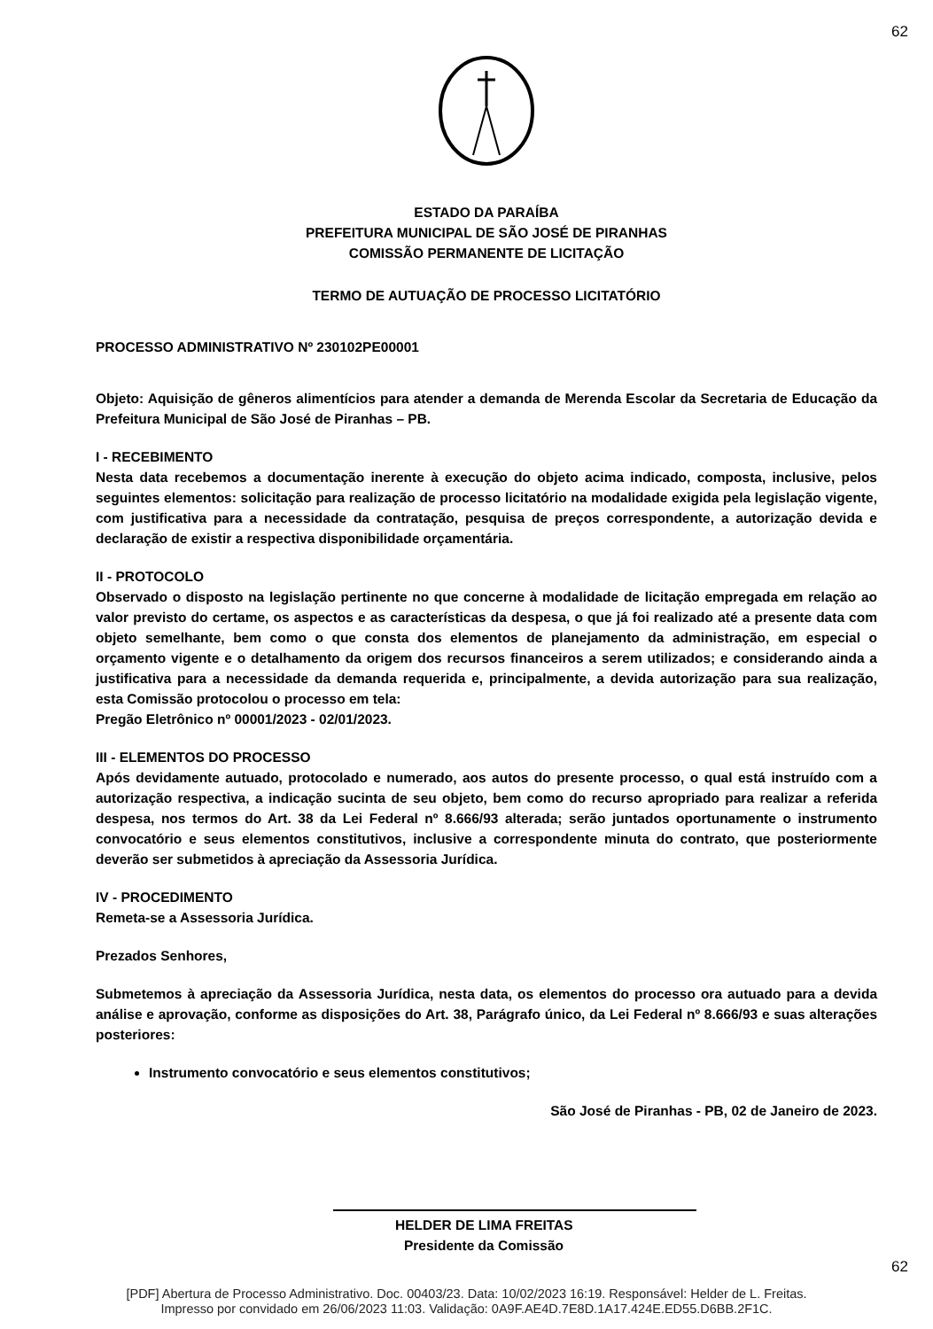62
ESTADO DA PARAÍBA
PREFEITURA MUNICIPAL DE SÃO JOSÉ DE PIRANHAS
COMISSÃO PERMANENTE DE LICITAÇÃO
TERMO DE AUTUAÇÃO DE PROCESSO LICITATÓRIO
PROCESSO ADMINISTRATIVO Nº 230102PE00001
Objeto: Aquisição de gêneros alimentícios para atender a demanda de Merenda Escolar da Secretaria de Educação da Prefeitura Municipal de São José de Piranhas – PB.
I - RECEBIMENTO
Nesta data recebemos a documentação inerente à execução do objeto acima indicado, composta, inclusive, pelos seguintes elementos: solicitação para realização de processo licitatório na modalidade exigida pela legislação vigente, com justificativa para a necessidade da contratação, pesquisa de preços correspondente, a autorização devida e declaração de existir a respectiva disponibilidade orçamentária.
II - PROTOCOLO
Observado o disposto na legislação pertinente no que concerne à modalidade de licitação empregada em relação ao valor previsto do certame, os aspectos e as características da despesa, o que já foi realizado até a presente data com objeto semelhante, bem como o que consta dos elementos de planejamento da administração, em especial o orçamento vigente e o detalhamento da origem dos recursos financeiros a serem utilizados; e considerando ainda a justificativa para a necessidade da demanda requerida e, principalmente, a devida autorização para sua realização, esta Comissão protocolou o processo em tela:
Pregão Eletrônico nº 00001/2023 - 02/01/2023.
III - ELEMENTOS DO PROCESSO
Após devidamente autuado, protocolado e numerado, aos autos do presente processo, o qual está instruído com a autorização respectiva, a indicação sucinta de seu objeto, bem como do recurso apropriado para realizar a referida despesa, nos termos do Art. 38 da Lei Federal nº 8.666/93 alterada; serão juntados oportunamente o instrumento convocatório e seus elementos constitutivos, inclusive a correspondente minuta do contrato, que posteriormente deverão ser submetidos à apreciação da Assessoria Jurídica.
IV - PROCEDIMENTO
Remeta-se a Assessoria Jurídica.
Prezados Senhores,
Submetemos à apreciação da Assessoria Jurídica, nesta data, os elementos do processo ora autuado para a devida análise e aprovação, conforme as disposições do Art. 38, Parágrafo único, da Lei Federal nº 8.666/93 e suas alterações posteriores:
Instrumento convocatório e seus elementos constitutivos;
São José de Piranhas - PB, 02 de Janeiro de 2023.
HELDER DE LIMA FREITAS
Presidente da Comissão
62
[PDF] Abertura de Processo Administrativo. Doc. 00403/23. Data: 10/02/2023 16:19. Responsável: Helder de L. Freitas.
Impresso por convidado em 26/06/2023 11:03. Validação: 0A9F.AE4D.7E8D.1A17.424E.ED55.D6BB.2F1C.